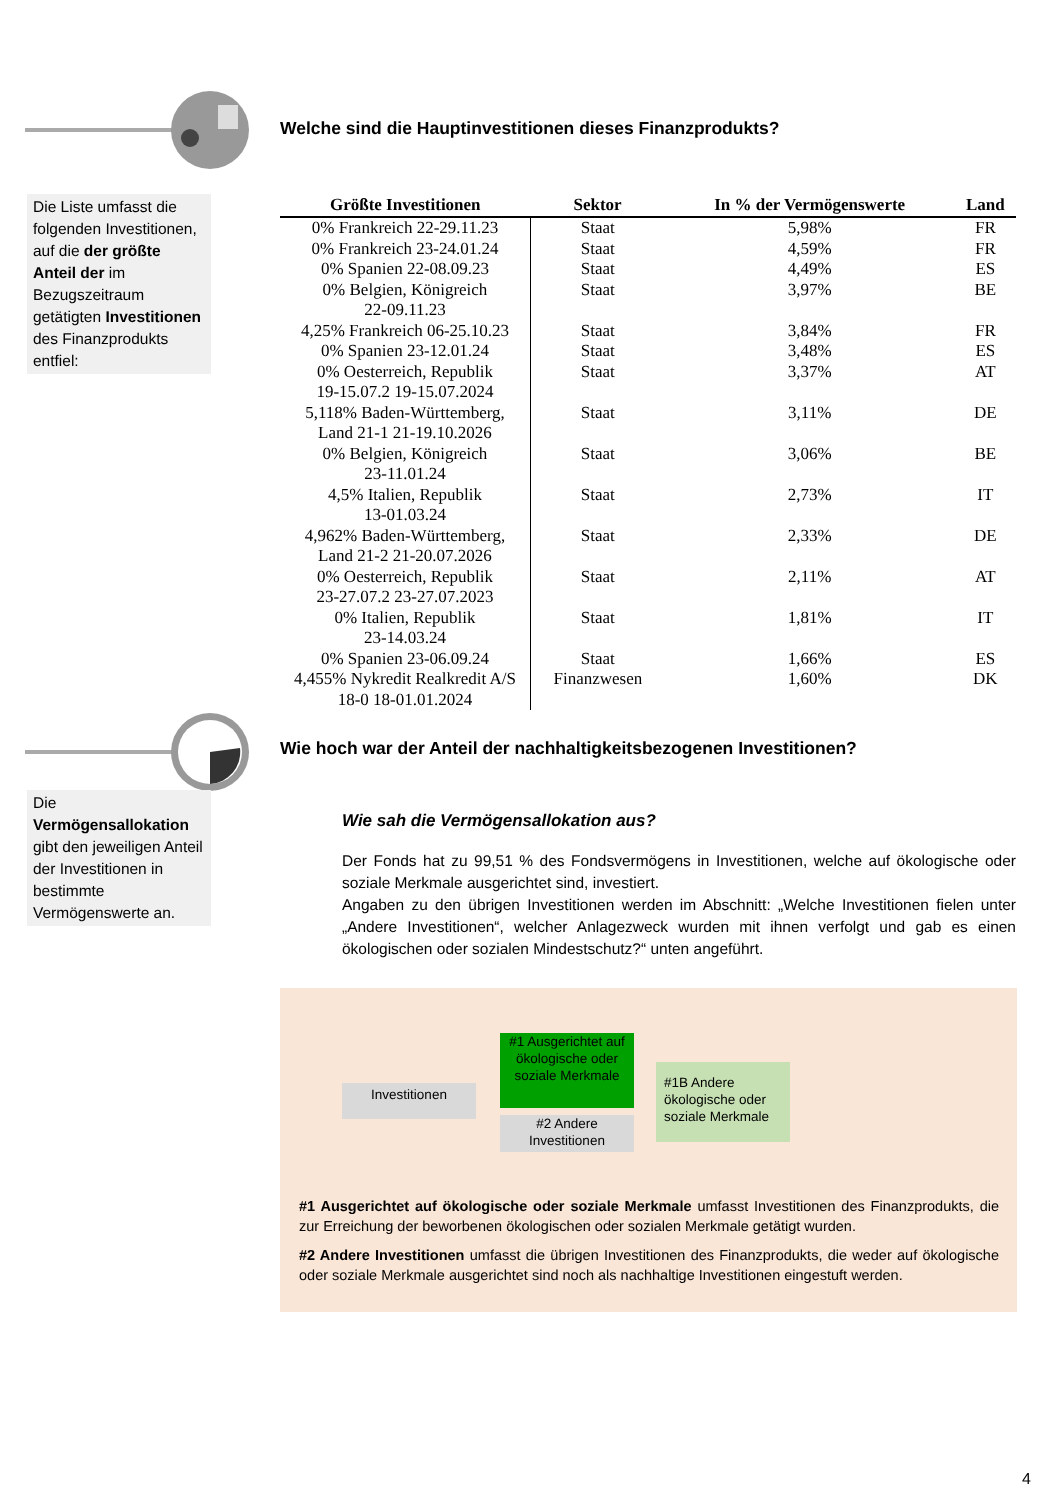Welche sind die Hauptinvestitionen dieses Finanzprodukts?
Die Liste umfasst die folgenden Investitionen, auf die der größte Anteil der im Bezugszeitraum getätigten Investitionen des Finanzprodukts entfiel:
| Größte Investitionen | Sektor | In % der Vermögenswerte | Land |
| --- | --- | --- | --- |
| 0% Frankreich 22-29.11.23 | Staat | 5,98% | FR |
| 0% Frankreich 23-24.01.24 | Staat | 4,59% | FR |
| 0% Spanien 22-08.09.23 | Staat | 4,49% | ES |
| 0% Belgien, Königreich 22-09.11.23 | Staat | 3,97% | BE |
| 4,25% Frankreich 06-25.10.23 | Staat | 3,84% | FR |
| 0% Spanien 23-12.01.24 | Staat | 3,48% | ES |
| 0% Oesterreich, Republik 19-15.07.2 19-15.07.2024 | Staat | 3,37% | AT |
| 5,118% Baden-Württemberg, Land 21-1 21-19.10.2026 | Staat | 3,11% | DE |
| 0% Belgien, Königreich 23-11.01.24 | Staat | 3,06% | BE |
| 4,5% Italien, Republik 13-01.03.24 | Staat | 2,73% | IT |
| 4,962% Baden-Württemberg, Land 21-2 21-20.07.2026 | Staat | 2,33% | DE |
| 0% Oesterreich, Republik 23-27.07.2 23-27.07.2023 | Staat | 2,11% | AT |
| 0% Italien, Republik 23-14.03.24 | Staat | 1,81% | IT |
| 0% Spanien 23-06.09.24 | Staat | 1,66% | ES |
| 4,455% Nykredit Realkredit A/S 18-0 18-01.01.2024 | Finanzwesen | 1,60% | DK |
Wie hoch war der Anteil der nachhaltigkeitsbezogenen Investitionen?
Die Vermögensallokation gibt den jeweiligen Anteil der Investitionen in bestimmte Vermögenswerte an.
Wie sah die Vermögensallokation aus?
Der Fonds hat zu 99,51 % des Fondsvermögens in Investitionen, welche auf ökologische oder soziale Merkmale ausgerichtet sind, investiert.
Angaben zu den übrigen Investitionen werden im Abschnitt: „Welche Investitionen fielen unter „Andere Investitionen“, welcher Anlagezweck wurden mit ihnen verfolgt und gab es einen ökologischen oder sozialen Mindestschutz?“ unten angeführt.
Investitionen
#1 Ausgerichtet auf ökologische oder soziale Merkmale
#2 Andere Investitionen
#1B Andere ökologische oder soziale Merkmale
#1 Ausgerichtet auf ökologische oder soziale Merkmale umfasst Investitionen des Finanzprodukts, die zur Erreichung der beworbenen ökologischen oder sozialen Merkmale getätigt wurden.
#2 Andere Investitionen umfasst die übrigen Investitionen des Finanzprodukts, die weder auf ökologische oder soziale Merkmale ausgerichtet sind noch als nachhaltige Investitionen eingestuft werden.
4